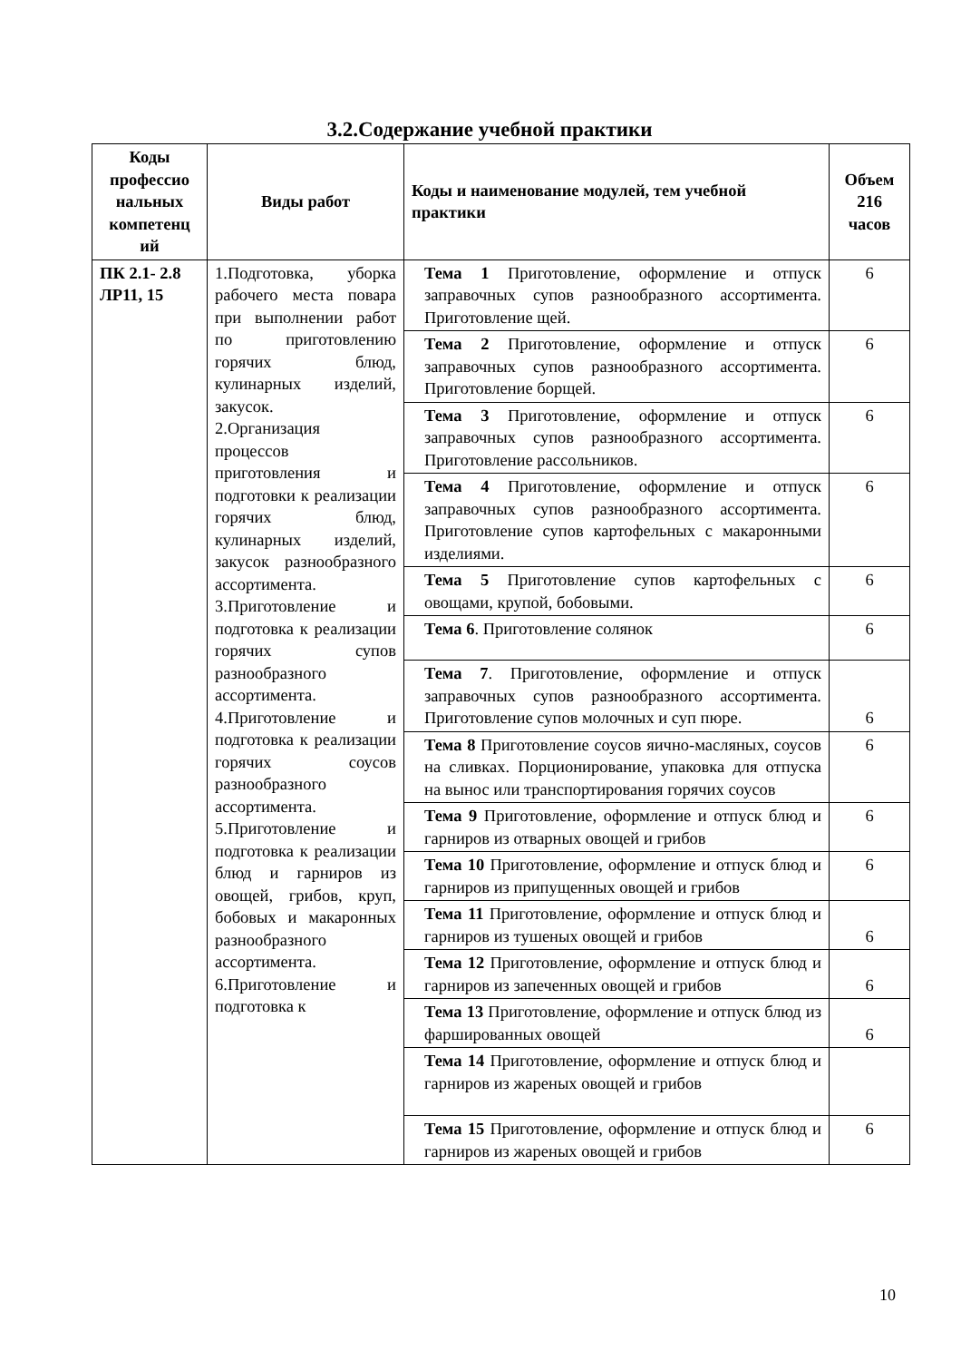3.2.Содержание учебной практики
| Коды профессио нальных компетенц ий | Виды работ | Коды и наименование модулей, тем учебной практики | Объем 216 часов |
| --- | --- | --- | --- |
| ПК 2.1- 2.8 ЛР11, 15 | 1.Подготовка, уборка рабочего места повара при выполнении работ по приготовлению горячих блюд, кулинарных изделий, закусок. 2.Организация процессов приготовления и подготовки к реализации горячих блюд, кулинарных изделий, закусок разнообразного ассортимента. 3.Приготовление и подготовка к реализации горячих супов разнообразного ассортимента. 4.Приготовление и подготовка к реализации горячих соусов разнообразного ассортимента. 5.Приготовление и подготовка к реализации блюд и гарниров из овощей, грибов, круп, бобовых и макаронных разнообразного ассортимента. 6.Приготовление и подготовка к | Тема 1 Приготовление, оформление и отпуск заправочных супов разнообразного ассортимента. Приготовление щей. | 6 |
| | | Тема 2 Приготовление, оформление и отпуск заправочных супов разнообразного ассортимента. Приготовление борщей. | 6 |
| | | Тема 3 Приготовление, оформление и отпуск заправочных супов разнообразного ассортимента. Приготовление рассольников. | 6 |
| | | Тема 4 Приготовление, оформление и отпуск заправочных супов разнообразного ассортимента. Приготовление супов картофельных с макаронными изделиями. | 6 |
| | | Тема 5 Приготовление супов картофельных с овощами, крупой, бобовыми. | 6 |
| | | Тема 6 . Приготовление солянок | 6 |
| | | Тема 7 . Приготовление, оформление и отпуск заправочных супов разнообразного ассортимента. Приготовление супов молочных и суп пюре. | 6 |
| | | Тема 8 Приготовление соусов яично-масляных, соусов на сливках. Порционирование, упаковка для отпуска на вынос или транспортирования горячих соусов | 6 |
| | | Тема 9 Приготовление, оформление и отпуск блюд и гарниров из отварных овощей и грибов | 6 |
| | | Тема 10 Приготовление, оформление и отпуск блюд и гарниров из припущенных овощей и грибов | 6 |
| | | Тема 11 Приготовление, оформление и отпуск блюд и гарниров из тушеных овощей и грибов | 6 |
| | | Тема 12 Приготовление, оформление и отпуск блюд и гарниров из запеченных овощей и грибов | 6 |
| | | Тема 13 Приготовление, оформление и отпуск блюд из фаршированных овощей | 6 |
| | | Тема 14 Приготовление, оформление и отпуск блюд и гарниров из жареных овощей и грибов | |
| | | Тема 15 Приготовление, оформление и отпуск блюд и гарниров из жареных овощей и грибов | 6 |
10